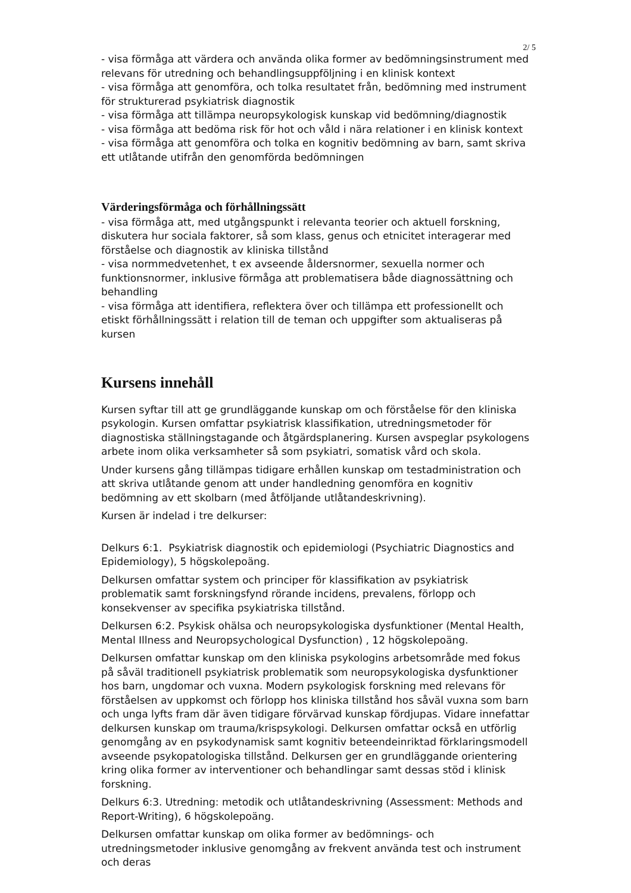2/ 5
- visa förmåga att värdera och använda olika former av bedömningsinstrument med relevans för utredning och behandlingsuppföljning i en klinisk kontext
- visa förmåga att genomföra, och tolka resultatet från, bedömning med instrument för strukturerad psykiatrisk diagnostik
- visa förmåga att tillämpa neuropsykologisk kunskap vid bedömning/diagnostik
- visa förmåga att bedöma risk för hot och våld i nära relationer i en klinisk kontext
- visa förmåga att genomföra och tolka en kognitiv bedömning av barn, samt skriva ett utlåtande utifrån den genomförda bedömningen
Värderingsförmåga och förhållningssätt
- visa förmåga att, med utgångspunkt i relevanta teorier och aktuell forskning, diskutera hur sociala faktorer, så som klass, genus och etnicitet interagerar med förståelse och diagnostik av kliniska tillstånd
- visa normmedvetenhet, t ex avseende åldersnormer, sexuella normer och funktionsnormer, inklusive förmåga att problematisera både diagnossättning och behandling
- visa förmåga att identifiera, reflektera över och tillämpa ett professionellt och etiskt förhållningssätt i relation till de teman och uppgifter som aktualiseras på kursen
Kursens innehåll
Kursen syftar till att ge grundläggande kunskap om och förståelse för den kliniska psykologin. Kursen omfattar psykiatrisk klassifikation, utredningsmetoder för diagnostiska ställningstagande och åtgärdsplanering. Kursen avspeglar psykologens arbete inom olika verksamheter så som psykiatri, somatisk vård och skola.
Under kursens gång tillämpas tidigare erhållen kunskap om testadministration och att skriva utlåtande genom att under handledning genomföra en kognitiv bedömning av ett skolbarn (med åtföljande utlåtandeskrivning).
Kursen är indelad i tre delkurser:
Delkurs 6:1. Psykiatrisk diagnostik och epidemiologi (Psychiatric Diagnostics and Epidemiology), 5 högskolepoäng.
Delkursen omfattar system och principer för klassifikation av psykiatrisk problematik samt forskningsfynd rörande incidens, prevalens, förlopp och konsekvenser av specifika psykiatriska tillstånd.
Delkursen 6:2. Psykisk ohälsa och neuropsykologiska dysfunktioner (Mental Health, Mental Illness and Neuropsychological Dysfunction) , 12 högskolepoäng.
Delkursen omfattar kunskap om den kliniska psykologins arbetsområde med fokus på såväl traditionell psykiatrisk problematik som neuropsykologiska dysfunktioner hos barn, ungdomar och vuxna. Modern psykologisk forskning med relevans för förståelsen av uppkomst och förlopp hos kliniska tillstånd hos såväl vuxna som barn och unga lyfts fram där även tidigare förvärvad kunskap fördjupas. Vidare innefattar delkursen kunskap om trauma/krispsykologi. Delkursen omfattar också en utförlig genomgång av en psykodynamisk samt kognitiv beteendeinriktad förklaringsmodell avseende psykopatologiska tillstånd. Delkursen ger en grundläggande orientering kring olika former av interventioner och behandlingar samt dessas stöd i klinisk forskning.
Delkurs 6:3. Utredning: metodik och utlåtandeskrivning (Assessment: Methods and Report-Writing), 6 högskolepoäng.
Delkursen omfattar kunskap om olika former av bedömnings- och utredningsmetoder inklusive genomgång av frekvent använda test och instrument och deras